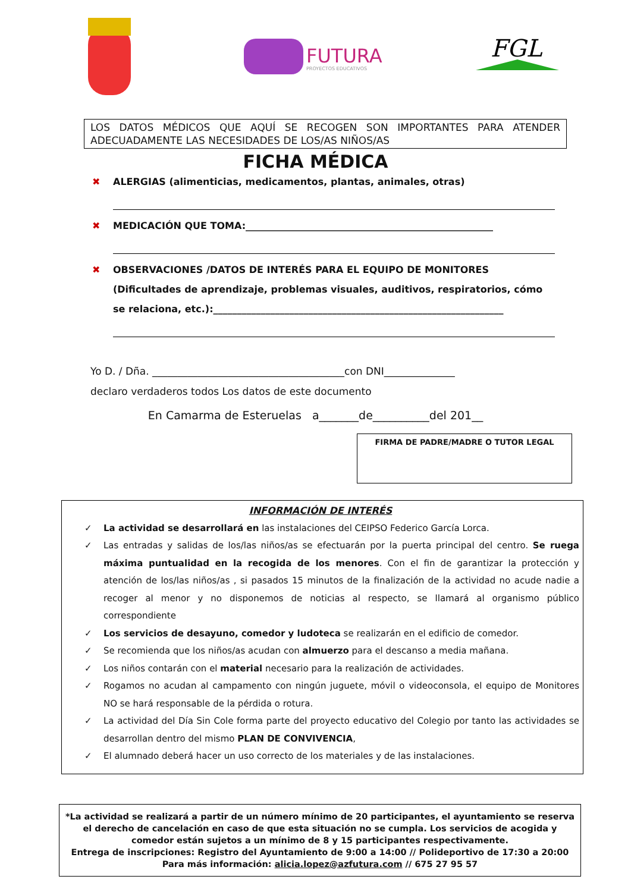FUTURA
PROYECTOS EDUCATIVOS
FGL
LOS DATOS MÉDICOS QUE AQUÍ SE RECOGEN SON IMPORTANTES PARA ATENDER ADECUADAMENTE LAS NECESIDADES DE LOS/AS NIÑOS/AS
FICHA MÉDICA
✖ ALERGIAS (alimenticias, medicamentos, plantas, animales, otras)
✖ MEDICACIÓN QUE TOMA:____________________________________________________
✖ OBSERVACIONES /DATOS DE INTERÉS PARA EL EQUIPO DE MONITORES (Dificultades de aprendizaje, problemas visuales, auditivos, respiratorios, cómo se relaciona, etc.):_____________________________________________________________
Yo D. / Dña. ______________________________________con DNI______________
declaro verdaderos todos Los datos de este documento
En Camarma de Esteruelas a_______de__________del 201__
FIRMA DE PADRE/MADRE O TUTOR LEGAL
INFORMACIÓN DE INTERÉS
✓ La actividad se desarrollará en las instalaciones del CEIPSO Federico García Lorca.
✓ Las entradas y salidas de los/las niños/as se efectuarán por la puerta principal del centro. Se ruega máxima puntualidad en la recogida de los menores. Con el fin de garantizar la protección y atención de los/las niños/as , si pasados 15 minutos de la finalización de la actividad no acude nadie a recoger al menor y no disponemos de noticias al respecto, se llamará al organismo público correspondiente
✓ Los servicios de desayuno, comedor y ludoteca se realizarán en el edificio de comedor.
✓ Se recomienda que los niños/as acudan con almuerzo para el descanso a media mañana.
✓ Los niños contarán con el material necesario para la realización de actividades.
✓ Rogamos no acudan al campamento con ningún juguete, móvil o videoconsola, el equipo de Monitores NO se hará responsable de la pérdida o rotura.
✓ La actividad del Día Sin Cole forma parte del proyecto educativo del Colegio por tanto las actividades se desarrollan dentro del mismo PLAN DE CONVIVENCIA,
✓ El alumnado deberá hacer un uso correcto de los materiales y de las instalaciones.
*La actividad se realizará a partir de un número mínimo de 20 participantes, el ayuntamiento se reserva el derecho de cancelación en caso de que esta situación no se cumpla. Los servicios de acogida y comedor están sujetos a un mínimo de 8 y 15 participantes respectivamente.
Entrega de inscripciones: Registro del Ayuntamiento de 9:00 a 14:00 // Polideportivo de 17:30 a 20:00
Para más información: alicia.lopez@azfutura.com // 675 27 95 57